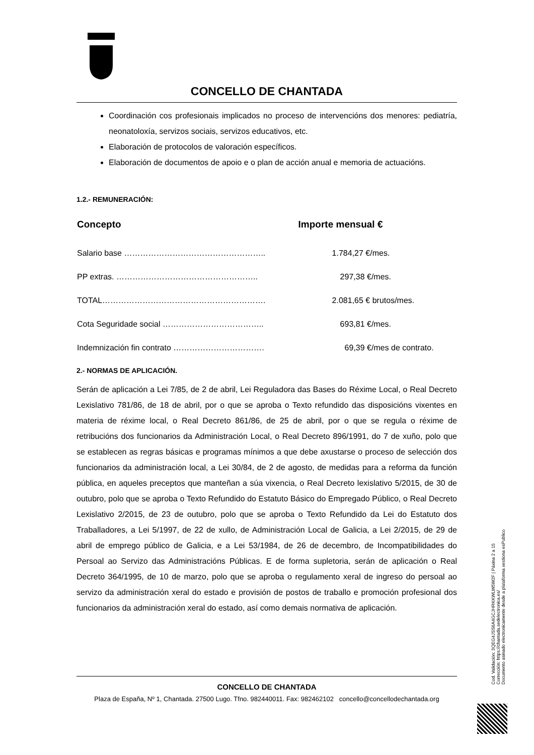CONCELLO DE CHANTADA
Coordinación cos profesionais implicados no proceso de intervencións dos menores: pediatría, neonatoloxía, servizos sociais, servizos educativos, etc.
Elaboración de protocolos de valoración específicos.
Elaboración de documentos de apoio e o plan de acción anual e memoria de actuacións.
1.2.- REMUNERACIÓN:
| Concepto | Importe mensual € |
| --- | --- |
| Salario base …………………………………………….. | 1.784,27 €/mes. |
| PP extras. …………………………………………….. | 297,38 €/mes. |
| TOTAL……………………………………………………. | 2.081,65 € brutos/mes. |
| Cota Seguridade social ……………………………….. | 693,81 €/mes. |
| Indemnización fin contrato ……………………………. | 69,39 €/mes de contrato. |
2.- NORMAS DE APLICACIÓN.
Serán de aplicación a Lei 7/85, de 2 de abril, Lei Reguladora das Bases do Réxime Local, o Real Decreto Lexislativo 781/86, de 18 de abril, por o que se aproba o Texto refundido das disposicións vixentes en materia de réxime local, o Real Decreto 861/86, de 25 de abril, por o que se regula o réxime de retribucións dos funcionarios da Administración Local, o Real Decreto 896/1991, do 7 de xuño, polo que se establecen as regras básicas e programas mínimos a que debe axustarse o proceso de selección dos funcionarios da administración local, a Lei 30/84, de 2 de agosto, de medidas para a reforma da función pública, en aqueles preceptos que manteñan a súa vixencia, o Real Decreto lexislativo 5/2015, de 30 de outubro, polo que se aproba o Texto Refundido do Estatuto Básico do Empregado Público, o Real Decreto Lexislativo 2/2015, de 23 de outubro, polo que se aproba o Texto Refundido da Lei do Estatuto dos Traballadores, a Lei 5/1997, de 22 de xullo, de Administración Local de Galicia, a Lei 2/2015, de 29 de abril de emprego público de Galicia, e a Lei 53/1984, de 26 de decembro, de Incompatibilidades do Persoal ao Servizo das Administracións Públicas. E de forma supletoria, serán de aplicación o Real Decreto 364/1995, de 10 de marzo, polo que se aproba o regulamento xeral de ingreso do persoal ao servizo da administración xeral do estado e provisión de postos de traballo e promoción profesional dos funcionarios da administración xeral do estado, así como demais normativa de aplicación.
CONCELLO DE CHANTADA
Plaza de España, Nº 1, Chantada. 27500 Lugo. Tfno. 982440011. Fax: 982462102 concello@concellodechantada.org
Cod. Validación: 3QEG4JSS6A4GCJHRKKWLW5W2F | Páxina 2 a 15
Corrección: https://chantada.sedelectronica.es/
Documento asinado electronicamente desde a plataforma xestiona esPublico